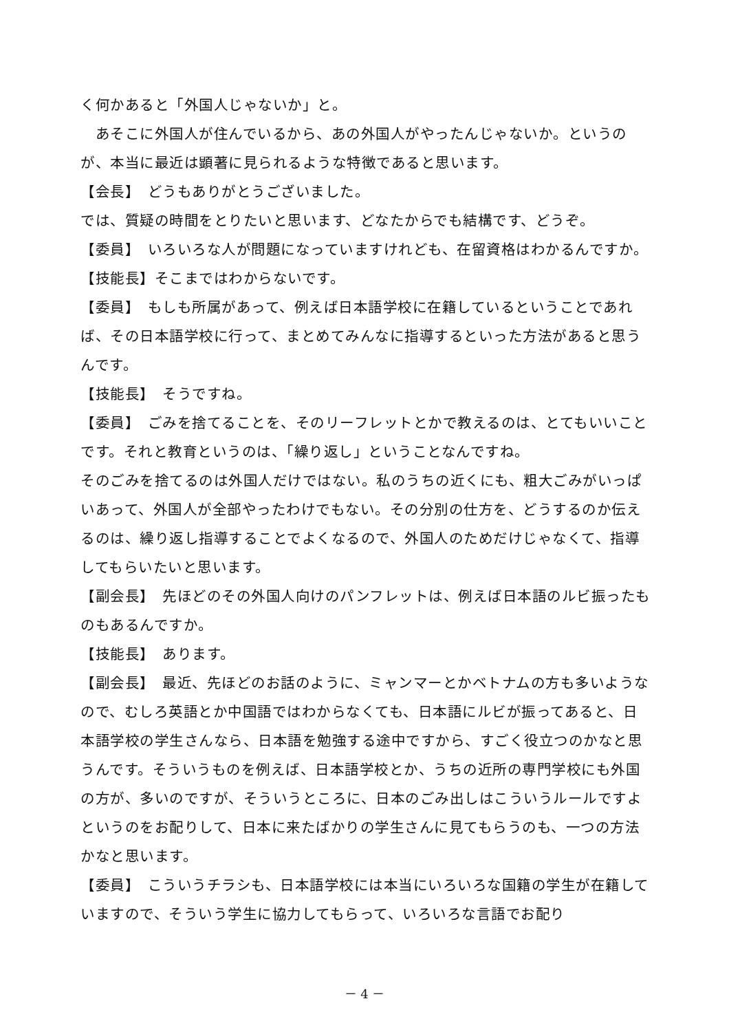く何かあると「外国人じゃないか」と。
　あそこに外国人が住んでいるから、あの外国人がやったんじゃないか。というのが、本当に最近は顕著に見られるような特徴であると思います。
【会長】　どうもありがとうございました。
では、質疑の時間をとりたいと思います、どなたからでも結構です、どうぞ。
【委員】　いろいろな人が問題になっていますけれども、在留資格はわかるんですか。
【技能長】そこまではわからないです。
【委員】　もしも所属があって、例えば日本語学校に在籍しているということであれば、その日本語学校に行って、まとめてみんなに指導するといった方法があると思うんです。
【技能長】　そうですね。
【委員】　ごみを捨てることを、そのリーフレットとかで教えるのは、とてもいいことです。それと教育というのは、「繰り返し」ということなんですね。
そのごみを捨てるのは外国人だけではない。私のうちの近くにも、粗大ごみがいっぱいあって、外国人が全部やったわけでもない。その分別の仕方を、どうするのか伝えるのは、繰り返し指導することでよくなるので、外国人のためだけじゃなくて、指導してもらいたいと思います。
【副会長】　先ほどのその外国人向けのパンフレットは、例えば日本語のルビ振ったものもあるんですか。
【技能長】　あります。
【副会長】　最近、先ほどのお話のように、ミャンマーとかベトナムの方も多いようなので、むしろ英語とか中国語ではわからなくても、日本語にルビが振ってあると、日本語学校の学生さんなら、日本語を勉強する途中ですから、すごく役立つのかなと思うんです。そういうものを例えば、日本語学校とか、うちの近所の専門学校にも外国の方が、多いのですが、そういうところに、日本のごみ出しはこういうルールですよというのをお配りして、日本に来たばかりの学生さんに見てもらうのも、一つの方法かなと思います。
【委員】　こういうチラシも、日本語学校には本当にいろいろな国籍の学生が在籍していますので、そういう学生に協力してもらって、いろいろな言語でお配り
－ 4 －